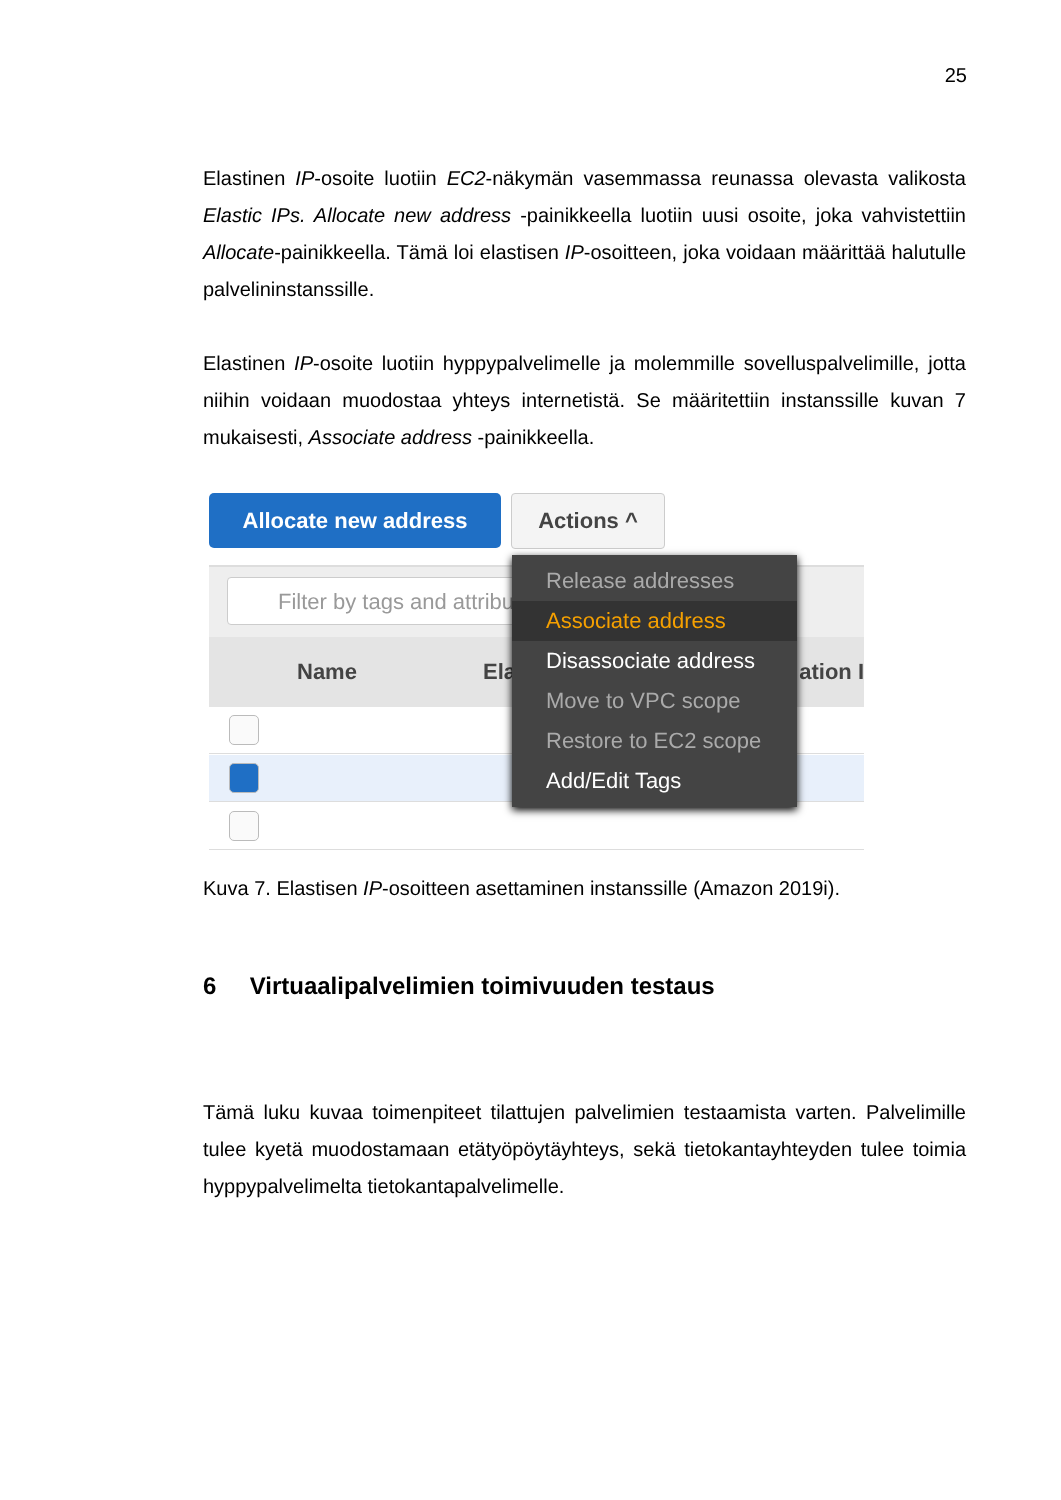25
Elastinen IP-osoite luotiin EC2-näkymän vasemmassa reunassa olevasta valikosta Elastic IPs. Allocate new address -painikkeella luotiin uusi osoite, joka vahvistettiin Allocate-painikkeella. Tämä loi elastisen IP-osoitteen, joka voidaan määrittää halutulle palvelininstanssille.
Elastinen IP-osoite luotiin hyppypalvelimelle ja molemmille sovelluspalvelimille, jotta niihin voidaan muodostaa yhteys internetistä. Se määritettiin instanssille kuvan 7 mukaisesti, Associate address -painikkeella.
Allocate new address Actions ^
Filter by tags and attribu
Name Ela ation I
Release addresses
Associate address
Disassociate address
Move to VPC scope
Restore to EC2 scope
Add/Edit Tags
Kuva 7. Elastisen IP-osoitteen asettaminen instanssille (Amazon 2019i).
6 Virtuaalipalvelimien toimivuuden testaus
Tämä luku kuvaa toimenpiteet tilattujen palvelimien testaamista varten. Palvelimille tulee kyetä muodostamaan etätyöpöytäyhteys, sekä tietokantayhteyden tulee toimia hyppypalvelimelta tietokantapalvelimelle.